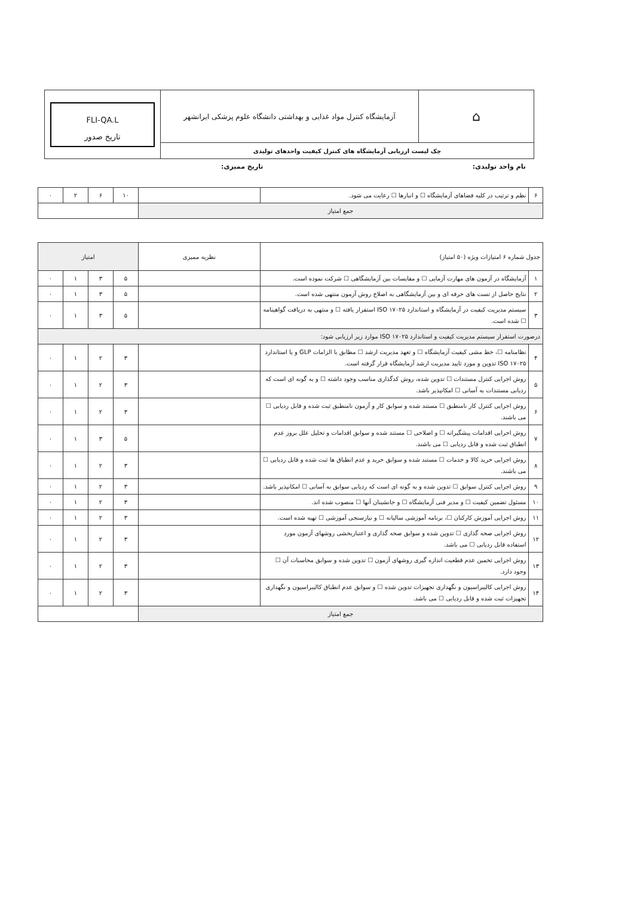| FLI-QA.L تاریخ صدور | آزمایشگاه کنترل مواد غذایی و بهداشتی دانشگاه علوم پزشکی ایرانشهر | ⌂ |
| | چک لیست ارزیابی آزمایشگاه های کنترل کیفیت واحدهای تولیدی | |
نام واحد تولیدی: تاریخ ممیزی:
| ۶ | نظم و ترتیب در کلیه فضاهای آزمایشگاه ☐ و انبارها ☐ رعایت می شود. | | ۱۰ | ۶ | ۲ | ۰ |
| جمع امتیاز | | | | | | |
| جدول شماره ۶ امتیازات ویژه (۵۰ امتیاز) | | نظریه ممیزی | امتیاز | | | |
| --- | --- | --- | --- | --- | --- | --- |
| ۱ | آزمایشگاه در آزمون های مهارت آزمایی ☐ و مقایسات بین آزمایشگاهی ☐ شرکت نموده است. | | ۵ | ۳ | ۱ | ۰ |
| ۲ | نتایج حاصل از تست های حرفه ای و بین آزمایشگاهی به اصلاح روش آزمون منتهی شده است. | | ۵ | ۳ | ۱ | ۰ |
| ۳ | سیستم مدیریت کیفیت در آزمایشگاه و استاندارد ISO ۱۷۰۲۵ استقرار یافته ☐ و منتهی به دریافت گواهینامه ☐ شده است. | | ۵ | ۳ | ۱ | ۰ |
| درصورت استقرار سیستم مدیریت کیفیت و استاندارد ISO ۱۷۰۲۵ موارد زیر ارزیابی شود: | | | | | | |
| ۴ | نظامنامه ☐، خط مشی کیفیت آزمایشگاه ☐ و تعهد مدیریت ارشد ☐ مطابق با الزامات GLP و یا استاندارد ISO ۱۷۰۲۵ تدوین و مورد تایید مدیریت ارشد آزمایشگاه قرار گرفته است. | | ۳ | ۲ | ۱ | ۰ |
| ۵ | روش اجرایی کنترل مستندات ☐ تدوین شده، روش کدگذاری مناسب وجود داشته ☐ و به گونه ای است که ردیابی مستندات به آسانی ☐ امکانپذیر باشد. | | ۳ | ۲ | ۱ | ۰ |
| ۶ | روش اجرایی کنترل کار نامنطبق ☐ مستند شده و سوابق کار و آزمون نامنطبق ثبت شده و قابل ردیابی ☐ می باشند. | | ۳ | ۲ | ۱ | ۰ |
| ۷ | روش اجرایی اقدامات پیشگیرانه ☐ و اصلاحی ☐ مستند شده و سوابق اقدامات و تحلیل علل بروز عدم انطباق ثبت شده و قابل ردیابی ☐ می باشند. | | ۵ | ۳ | ۱ | ۰ |
| ۸ | روش اجرایی خرید کالا و خدمات ☐ مستند شده و سوابق خرید و عدم انطباق ها ثبت شده و قابل ردیابی ☐ می باشند. | | ۳ | ۲ | ۱ | ۰ |
| ۹ | روش اجرایی کنترل سوابق ☐ تدوین شده و به گونه ای است که ردیابی سوابق به آسانی ☐ امکانپذیر باشد. | | ۳ | ۲ | ۱ | ۰ |
| ۱۰ | مسئول تضمین کیفیت ☐ و مدیر فنی آزمایشگاه ☐ و جانشینان آنها ☐ منصوب شده اند. | | ۳ | ۲ | ۱ | ۰ |
| ۱۱ | روش اجرایی آموزش کارکنان ☐، برنامه آموزشی سالیانه ☐ و نیازسنجی آموزشی ☐ تهیه شده است. | | ۳ | ۲ | ۱ | ۰ |
| ۱۲ | روش اجرایی صحه گذاری ☐ تدوین شده و سوابق صحه گذاری و اعتباربخشی روشهای آزمون مورد استفاده قابل ردیابی ☐ می باشد. | | ۳ | ۲ | ۱ | ۰ |
| ۱۳ | روش اجرایی تخمین عدم قطعیت اندازه گیری روشهای آزمون ☐ تدوین شده و سوابق محاسبات آن ☐ وجود دارد. | | ۳ | ۲ | ۱ | ۰ |
| ۱۴ | روش اجرایی کالیبراسیون و نگهداری تجهیزات تدوین شده ☐ و سوابق عدم انطباق کالیبراسیون و نگهداری تجهیزات ثبت شده و قابل ردیابی ☐ می باشد. | | ۳ | ۲ | ۱ | ۰ |
| جمع امتیاز | | | | | | |